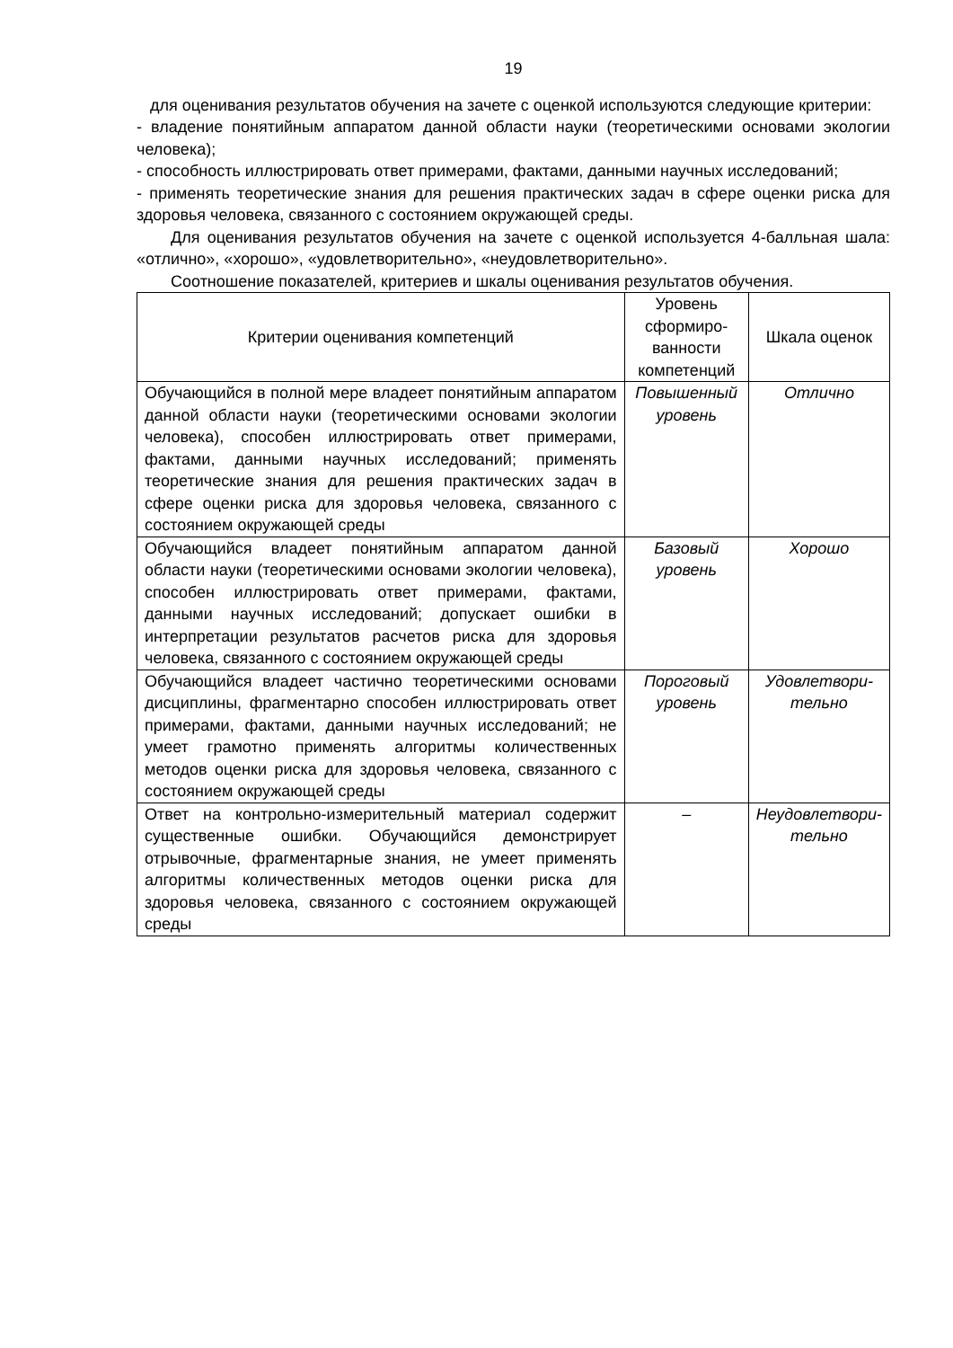19
для оценивания результатов обучения на зачете с оценкой используются следующие критерии:
- владение понятийным аппаратом данной области науки (теоретическими основами экологии человека);
- способность иллюстрировать ответ примерами, фактами, данными научных исследований;
- применять теоретические знания для решения практических задач в сфере оценки риска для здоровья человека, связанного с состоянием окружающей среды.
Для оценивания результатов обучения на зачете с оценкой используется 4-балльная шала: «отлично», «хорошо», «удовлетворительно», «неудовлетворительно».
Соотношение показателей, критериев и шкалы оценивания результатов обучения.
| Критерии оценивания компетенций | Уровень сформиро-ванности компетенций | Шкала оценок |
| --- | --- | --- |
| Обучающийся в полной мере владеет понятийным аппаратом данной области науки (теоретическими основами экологии человека), способен иллюстрировать ответ примерами, фактами, данными научных исследований; применять теоретические знания для решения практических задач в сфере оценки риска для здоровья человека, связанного с состоянием окружающей среды | Повышенный уровень | Отлично |
| Обучающийся владеет понятийным аппаратом данной области науки (теоретическими основами экологии человека), способен иллюстрировать ответ примерами, фактами, данными научных исследований; допускает ошибки в интерпретации результатов расчетов риска для здоровья человека, связанного с состоянием окружающей среды | Базовый уровень | Хорошо |
| Обучающийся владеет частично теоретическими основами дисциплины, фрагментарно способен иллюстрировать ответ примерами, фактами, данными научных исследований; не умеет грамотно применять алгоритмы количественных методов оценки риска для здоровья человека, связанного с состоянием окружающей среды | Пороговый уровень | Удовлетвори-тельно |
| Ответ на контрольно-измерительный материал содержит существенные ошибки. Обучающийся демонстрирует отрывочные, фрагментарные знания, не умеет применять алгоритмы количественных методов оценки риска для здоровья человека, связанного с состоянием окружающей среды | – | Неудовлетвори-тельно |